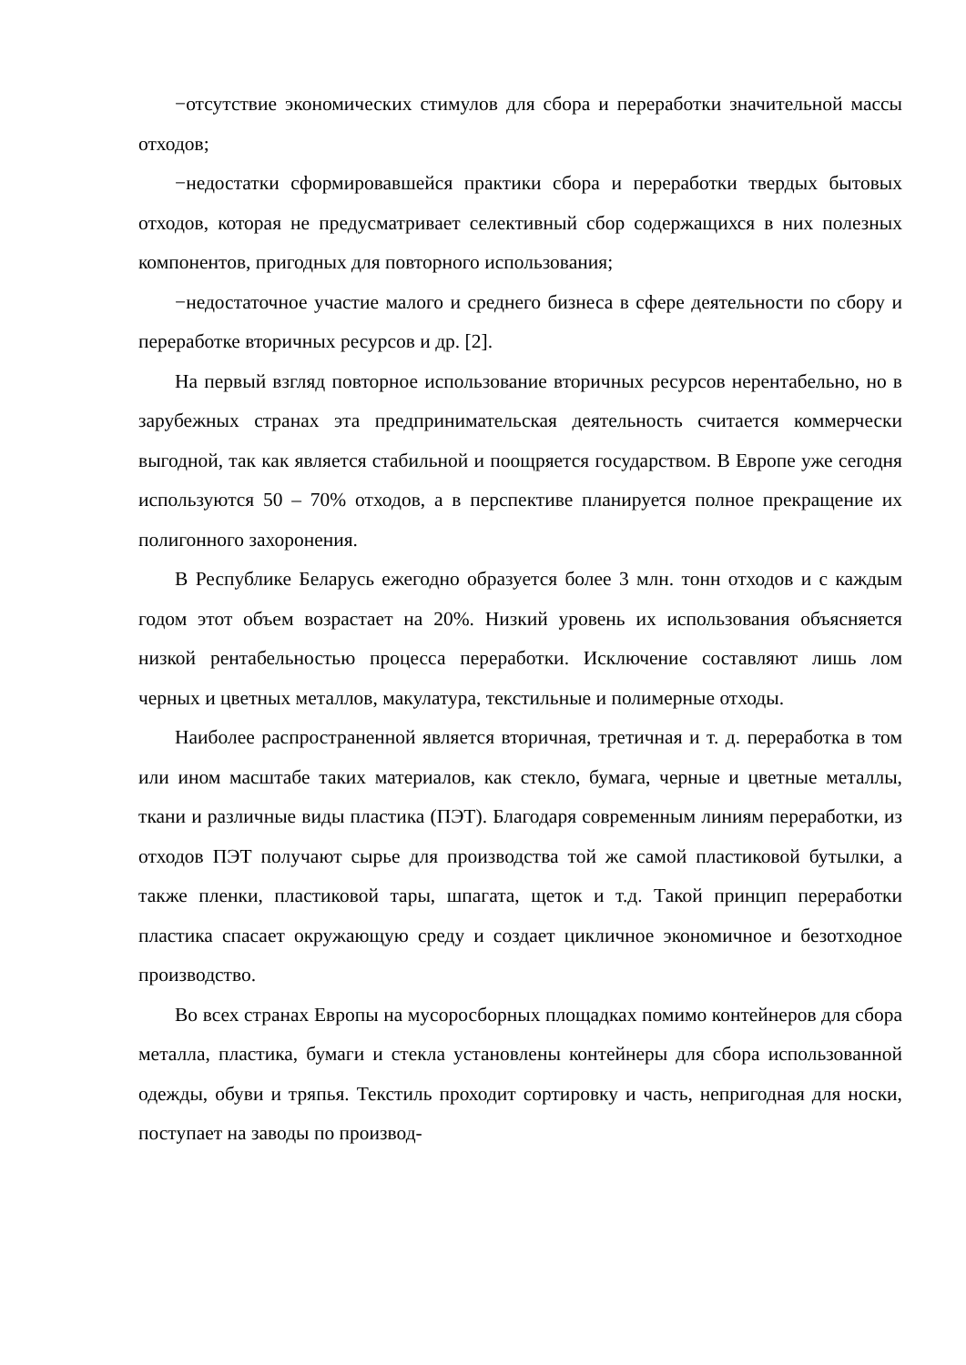−отсутствие экономических стимулов для сбора и переработки значительной массы отходов;
−недостатки сформировавшейся практики сбора и переработки твердых бытовых отходов, которая не предусматривает селективный сбор содержащихся в них полезных компонентов, пригодных для повторного использования;
−недостаточное участие малого и среднего бизнеса в сфере деятельности по сбору и переработке вторичных ресурсов и др. [2].
На первый взгляд повторное использование вторичных ресурсов нерентабельно, но в зарубежных странах эта предпринимательская деятельность считается коммерчески выгодной, так как является стабильной и поощряется государством. В Европе уже сегодня используются 50 – 70% отходов, а в перспективе планируется полное прекращение их полигонного захоронения.
В Республике Беларусь ежегодно образуется более 3 млн. тонн отходов и с каждым годом этот объем возрастает на 20%. Низкий уровень их использования объясняется низкой рентабельностью процесса переработки. Исключение составляют лишь лом черных и цветных металлов, макулатура, текстильные и полимерные отходы.
Наиболее распространенной является вторичная, третичная и т. д. переработка в том или ином масштабе таких материалов, как стекло, бумага, черные и цветные металлы, ткани и различные виды пластика (ПЭТ). Благодаря современным линиям переработки, из отходов ПЭТ получают сырье для производства той же самой пластиковой бутылки, а также пленки, пластиковой тары, шпагата, щеток и т.д. Такой принцип переработки пластика спасает окружающую среду и создает цикличное экономичное и безотходное производство.
Во всех странах Европы на мусоросборных площадках помимо контейнеров для сбора металла, пластика, бумаги и стекла установлены контейнеры для сбора использованной одежды, обуви и тряпья. Текстиль проходит сортировку и часть, непригодная для носки, поступает на заводы по производ-